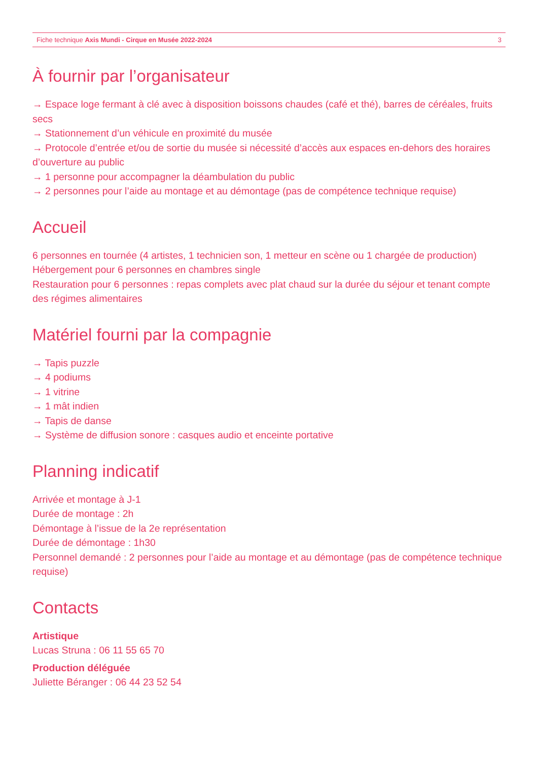Fiche technique Axis Mundi - Cirque en Musée 2022-2024 3
À fournir par l’organisateur
→ Espace loge fermant à clé avec à disposition boissons chaudes (café et thé), barres de céréales, fruits secs
→ Stationnement d’un véhicule en proximité du musée
→ Protocole d’entrée et/ou de sortie du musée si nécessité d’accès aux espaces en-dehors des horaires d’ouverture au public
→ 1 personne pour accompagner la déambulation du public
→ 2 personnes pour l’aide au montage et au démontage (pas de compétence technique requise)
Accueil
6 personnes en tournée (4 artistes, 1 technicien son, 1 metteur en scène ou 1 chargée de production)
Hébergement pour 6 personnes en chambres single
Restauration pour 6 personnes : repas complets avec plat chaud sur la durée du séjour et tenant compte des régimes alimentaires
Matériel fourni par la compagnie
→ Tapis puzzle
→ 4 podiums
→ 1 vitrine
→ 1 mât indien
→ Tapis de danse
→ Système de diffusion sonore : casques audio et enceinte portative
Planning indicatif
Arrivée et montage à J-1
Durée de montage : 2h
Démontage à l’issue de la 2e représentation
Durée de démontage : 1h30
Personnel demandé : 2 personnes pour l’aide au montage et au démontage (pas de compétence technique requise)
Contacts
Artistique
Lucas Struna : 06 11 55 65 70
Production déléguée
Juliette Béranger : 06 44 23 52 54